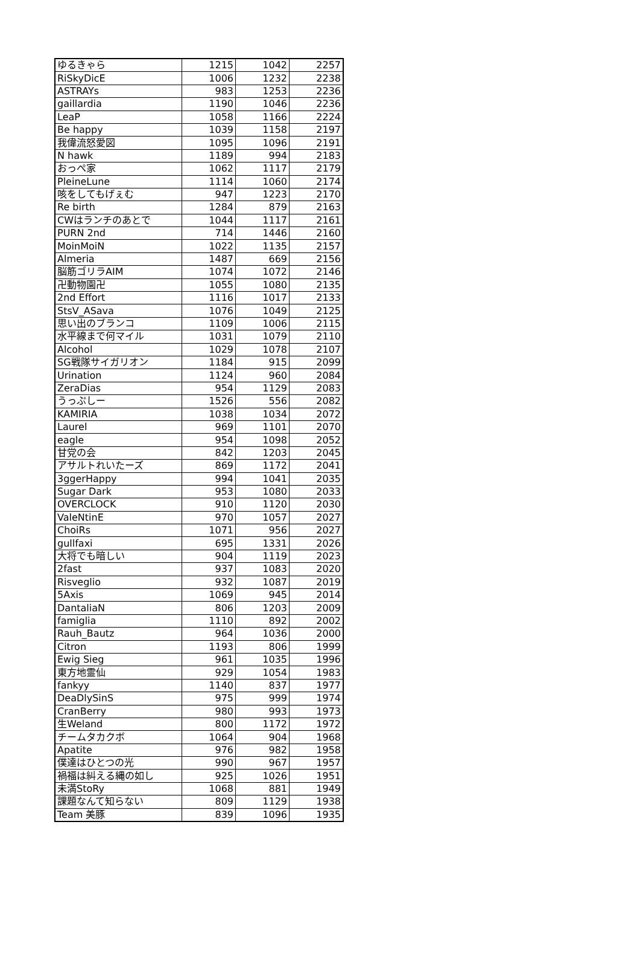| ゆるきゃら | 1215 | 1042 | 2257 |
| RiSkyDicE | 1006 | 1232 | 2238 |
| ASTRAYs | 983 | 1253 | 2236 |
| gaillardia | 1190 | 1046 | 2236 |
| LeaP | 1058 | 1166 | 2224 |
| Be happy | 1039 | 1158 | 2197 |
| 我偉流怒愛図 | 1095 | 1096 | 2191 |
| N hawk | 1189 | 994 | 2183 |
| おっぺ家 | 1062 | 1117 | 2179 |
| PleineLune | 1114 | 1060 | 2174 |
| 咳をしてもげぇむ | 947 | 1223 | 2170 |
| Re birth | 1284 | 879 | 2163 |
| CWはランチのあとで | 1044 | 1117 | 2161 |
| PURN 2nd | 714 | 1446 | 2160 |
| MoinMoiN | 1022 | 1135 | 2157 |
| Almeria | 1487 | 669 | 2156 |
| 脳筋ゴリラAIM | 1074 | 1072 | 2146 |
| 卍動物園卍 | 1055 | 1080 | 2135 |
| 2nd Effort | 1116 | 1017 | 2133 |
| StsV_ASava | 1076 | 1049 | 2125 |
| 思い出のブランコ | 1109 | 1006 | 2115 |
| 水平線まで何マイル | 1031 | 1079 | 2110 |
| Alcohol | 1029 | 1078 | 2107 |
| SG戦隊サイガリオン | 1184 | 915 | 2099 |
| Urination | 1124 | 960 | 2084 |
| ZeraDias | 954 | 1129 | 2083 |
| うっぷしー | 1526 | 556 | 2082 |
| KAMIRIA | 1038 | 1034 | 2072 |
| Laurel | 969 | 1101 | 2070 |
| eagle | 954 | 1098 | 2052 |
| 甘党の会 | 842 | 1203 | 2045 |
| アサルトれいたーズ | 869 | 1172 | 2041 |
| 3ggerHappy | 994 | 1041 | 2035 |
| Sugar Dark | 953 | 1080 | 2033 |
| OVERCLOCK | 910 | 1120 | 2030 |
| ValeNtinE | 970 | 1057 | 2027 |
| ChoiRs | 1071 | 956 | 2027 |
| gullfaxi | 695 | 1331 | 2026 |
| 大将でも暗しい | 904 | 1119 | 2023 |
| 2fast | 937 | 1083 | 2020 |
| Risveglio | 932 | 1087 | 2019 |
| 5Axis | 1069 | 945 | 2014 |
| DantaliaN | 806 | 1203 | 2009 |
| famiglia | 1110 | 892 | 2002 |
| Rauh_Bautz | 964 | 1036 | 2000 |
| Citron | 1193 | 806 | 1999 |
| Ewig Sieg | 961 | 1035 | 1996 |
| 東方地霊仙 | 929 | 1054 | 1983 |
| fankyy | 1140 | 837 | 1977 |
| DeaDlySinS | 975 | 999 | 1974 |
| CranBerry | 980 | 993 | 1973 |
| 生Weland | 800 | 1172 | 1972 |
| チームタカクボ | 1064 | 904 | 1968 |
| Apatite | 976 | 982 | 1958 |
| 僕達はひとつの光 | 990 | 967 | 1957 |
| 禍福は糾える縄の如し | 925 | 1026 | 1951 |
| 未満StoRy | 1068 | 881 | 1949 |
| 課題なんて知らない | 809 | 1129 | 1938 |
| Team 美豚 | 839 | 1096 | 1935 |